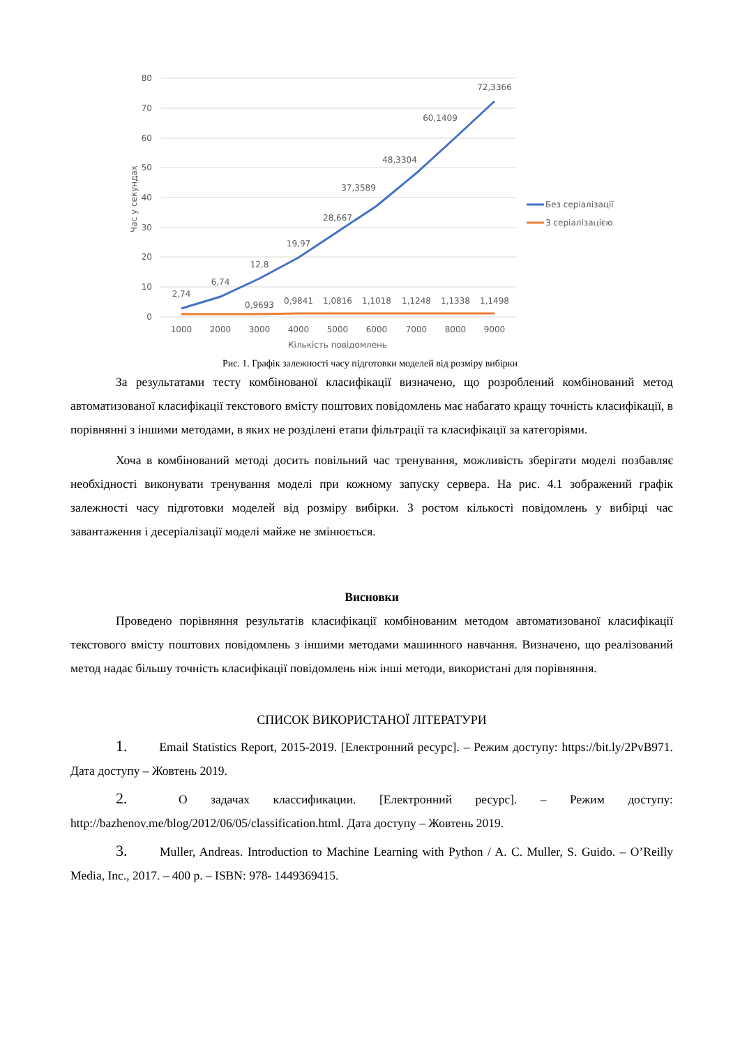80
70
60
50
40
30
20
10
0
Час у секундах
2,74
6,74
12,8
19,97
28,667
37,3589
48,3304
60,1409
72,3366
0,9693
0,9841
1,0816
1,1018
1,1248
1,1338
1,1498
1000
2000
3000
4000
5000
6000
7000
8000
9000
Кількість повідомлень
Без серіалізації
З серіалізацією
Рис. 1. Графік залежності часу підготовки моделей від розміру вибірки
За результатами тесту комбінованої класифікації визначено, що розроблений комбінований метод автоматизованої класифікації текстового вмісту поштових повідомлень має набагато кращу точність класифікації, в порівнянні з іншими методами, в яких не розділені етапи фільтрації та класифікації за категоріями.
Хоча в комбінований методі досить повільний час тренування, можливість зберігати моделі позбавляє необхідності виконувати тренування моделі при кожному запуску сервера. На рис. 4.1 зображений графік залежності часу підготовки моделей від розміру вибірки. З ростом кількості повідомлень у вибірці час завантаження і десеріалізації моделі майже не змінюється.
Висновки
Проведено порівняння результатів класифікації комбінованим методом автоматизованої класифікації текстового вмісту поштових повідомлень з іншими методами машинного навчання. Визначено, що реалізований метод надає більшу точність класифікації повідомлень ніж інші методи, використані для порівняння.
СПИСОК ВИКОРИСТАНОЇ ЛІТЕРАТУРИ
1. Email Statistics Report, 2015-2019. [Електронний ресурс]. – Режим доступу: https://bit.ly/2PvB971. Дата доступу – Жовтень 2019.
2. О задачах классификации. [Електронний ресурс]. – Режим доступу: http://bazhenov.me/blog/2012/06/05/classification.html. Дата доступу – Жовтень 2019.
3. Muller, Andreas. Introduction to Machine Learning with Python / A. C. Muller, S. Guido. – O’Reilly Media, Inc., 2017. – 400 p. – ISBN: 978- 1449369415.